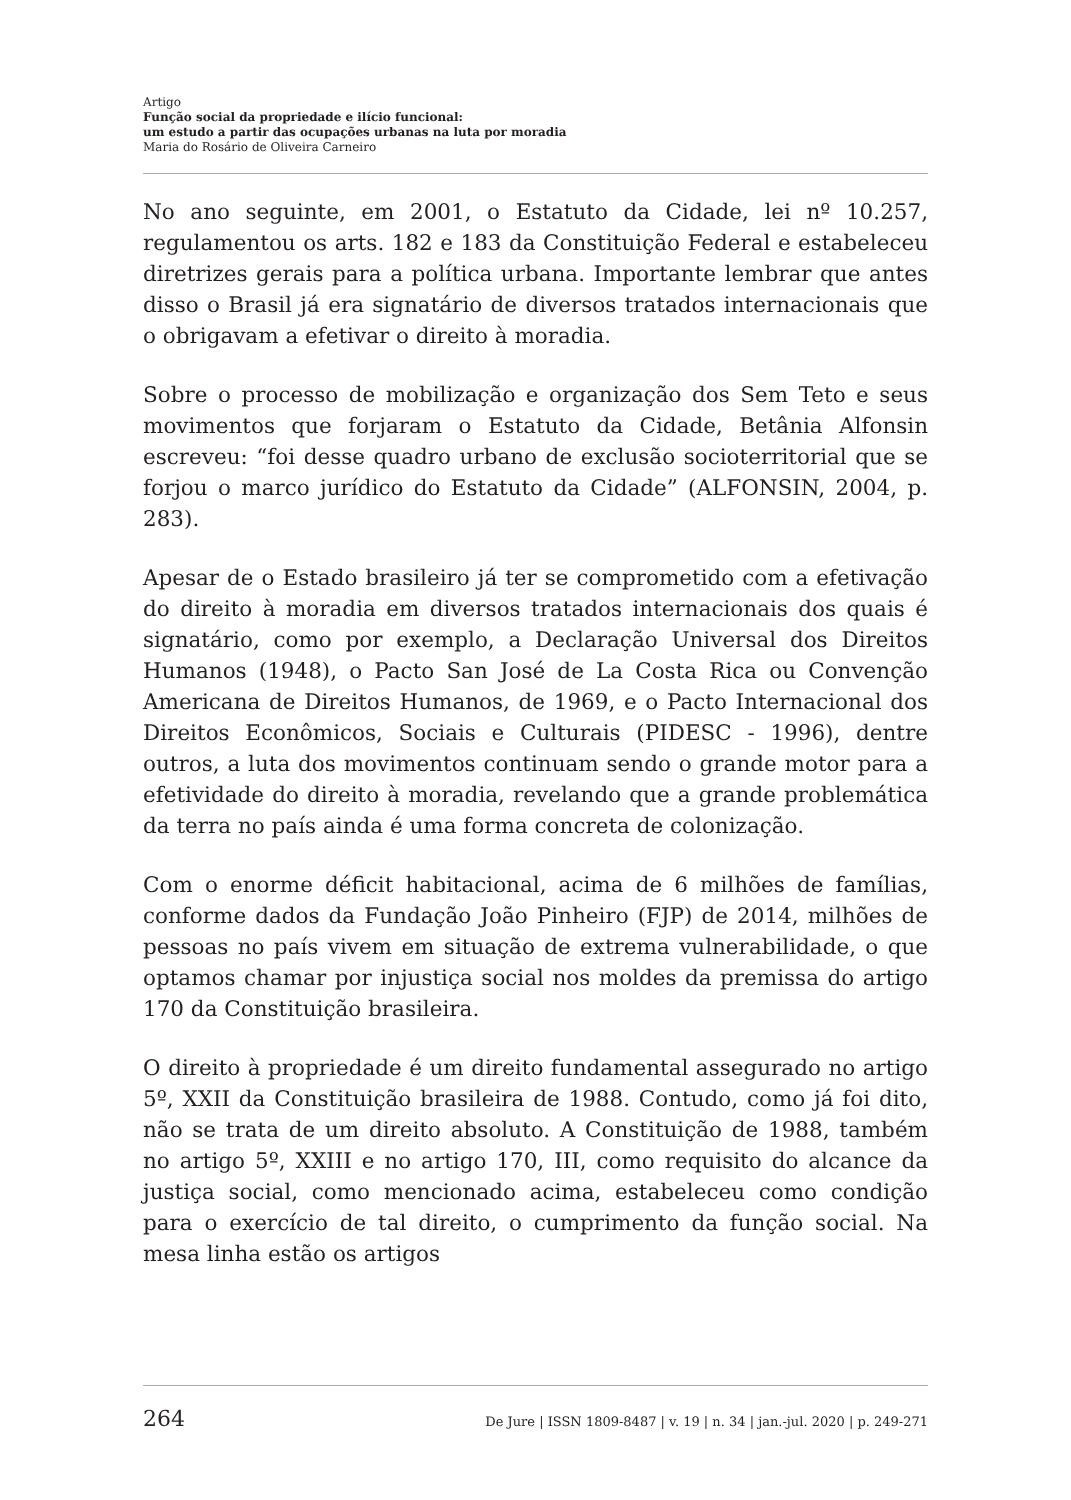Artigo
Função social da propriedade e ilício funcional:
um estudo a partir das ocupações urbanas na luta por moradia
Maria do Rosário de Oliveira Carneiro
No ano seguinte, em 2001, o Estatuto da Cidade, lei nº 10.257, regulamentou os arts. 182 e 183 da Constituição Federal e estabeleceu diretrizes gerais para a política urbana. Importante lembrar que antes disso o Brasil já era signatário de diversos tratados internacionais que o obrigavam a efetivar o direito à moradia.
Sobre o processo de mobilização e organização dos Sem Teto e seus movimentos que forjaram o Estatuto da Cidade, Betânia Alfonsin escreveu: “foi desse quadro urbano de exclusão socioterritorial que se forjou o marco jurídico do Estatuto da Cidade” (ALFONSIN, 2004, p. 283).
Apesar de o Estado brasileiro já ter se comprometido com a efetivação do direito à moradia em diversos tratados internacionais dos quais é signatário, como por exemplo, a Declaração Universal dos Direitos Humanos (1948), o Pacto San José de La Costa Rica ou Convenção Americana de Direitos Humanos, de 1969, e o Pacto Internacional dos Direitos Econômicos, Sociais e Culturais (PIDESC - 1996), dentre outros, a luta dos movimentos continuam sendo o grande motor para a efetividade do direito à moradia, revelando que a grande problemática da terra no país ainda é uma forma concreta de colonização.
Com o enorme déficit habitacional, acima de 6 milhões de famílias, conforme dados da Fundação João Pinheiro (FJP) de 2014, milhões de pessoas no país vivem em situação de extrema vulnerabilidade, o que optamos chamar por injustiça social nos moldes da premissa do artigo 170 da Constituição brasileira.
O direito à propriedade é um direito fundamental assegurado no artigo 5º, XXII da Constituição brasileira de 1988. Contudo, como já foi dito, não se trata de um direito absoluto. A Constituição de 1988, também no artigo 5º, XXIII e no artigo 170, III, como requisito do alcance da justiça social, como mencionado acima, estabeleceu como condição para o exercício de tal direito, o cumprimento da função social. Na mesa linha estão os artigos
264 De Jure | ISSN 1809-8487 | v. 19 | n. 34 | jan.-jul. 2020 | p. 249-271